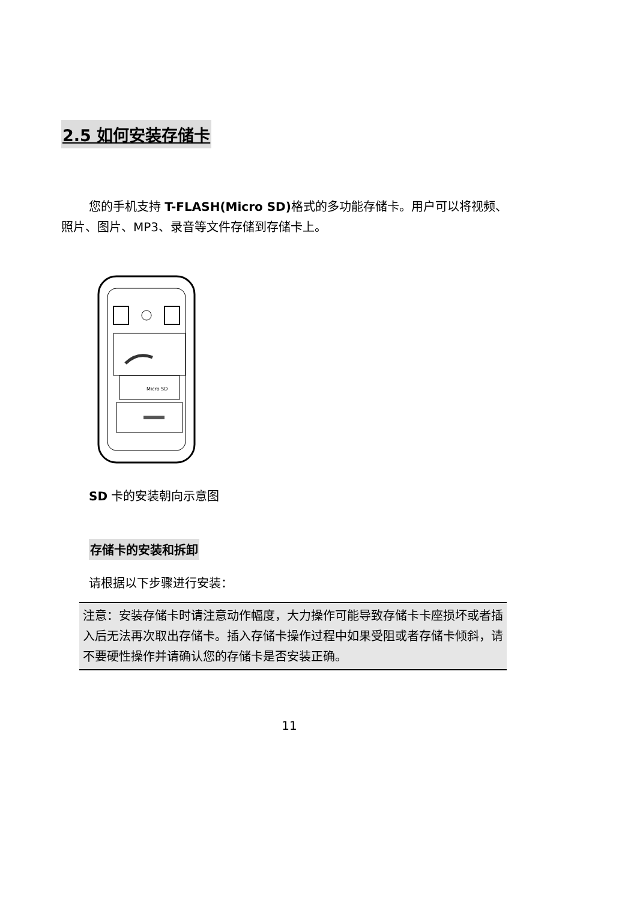2.5 如何安装存储卡
您的手机支持 T-FLASH(Micro SD) 格式的多功能存储卡。用户可以将视频、照片、图片、MP3、录音等文件存储到存储卡上。
Micro SD
SD 卡的安装朝向示意图
存储卡的安装和拆卸
请根据以下步骤进行安装：
注意：安装存储卡时请注意动作幅度，大力操作可能导致存储卡卡座损坏或者插入后无法再次取出存储卡。插入存储卡操作过程中如果受阻或者存储卡倾斜，请不要硬性操作并请确认您的存储卡是否安装正确。
11